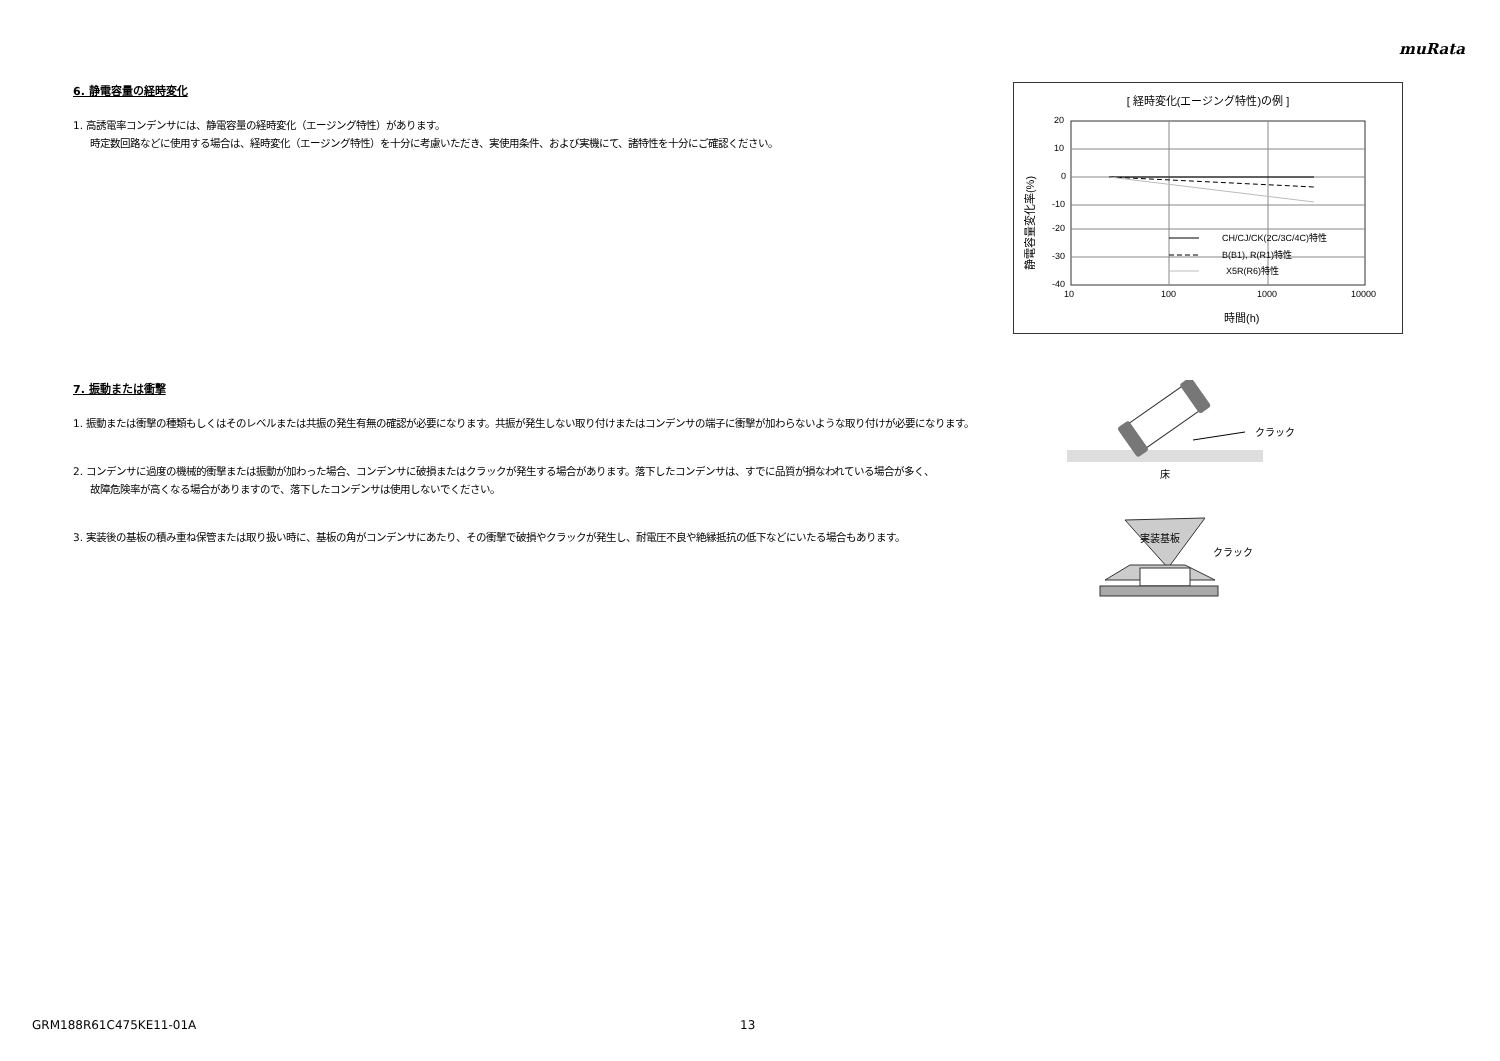muRata
6. 静電容量の経時変化
1. 高誘電率コンデンサには、静電容量の経時変化（エージング特性）があります。
時定数回路などに使用する場合は、経時変化（エージング特性）を十分に考慮いただき、実使用条件、および実機にて、諸特性を十分にご確認ください。
[ 経時変化(エージング特性)の例 ]
20
10
0
-10
-20
-30
-40
10
100
1000
10000
時間(h)
静電容量変化率(%)
CH/CJ/CK(2C/3C/4C)特性
B(B1), R(R1)特性
X5R(R6)特性
7. 振動または衝撃
1. 振動または衝撃の種類もしくはそのレベルまたは共振の発生有無の確認が必要になります。共振が発生しない取り付けまたはコンデンサの端子に衝撃が加わらないような取り付けが必要になります。
2. コンデンサに過度の機械的衝撃または振動が加わった場合、コンデンサに破損またはクラックが発生する場合があります。落下したコンデンサは、すでに品質が損なわれている場合が多く、
故障危険率が高くなる場合がありますので、落下したコンデンサは使用しないでください。
3. 実装後の基板の積み重ね保管または取り扱い時に、基板の角がコンデンサにあたり、その衝撃で破損やクラックが発生し、耐電圧不良や絶縁抵抗の低下などにいたる場合もあります。
クラック
床
実装基板
クラック
GRM188R61C475KE11-01A 13